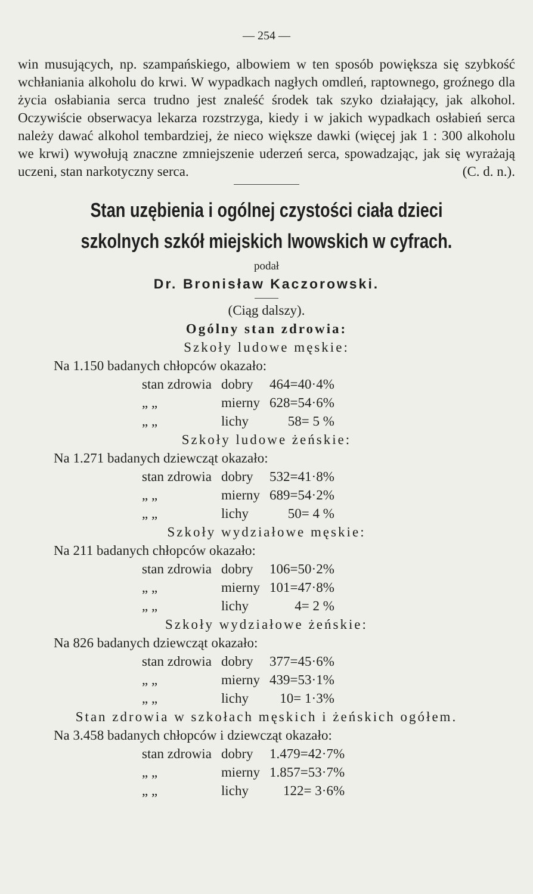— 254 —
win musujących, np. szampańskiego, albowiem w ten sposób powiększa się szybkość wchłaniania alkoholu do krwi. W wypadkach nagłych omdleń, raptownego, groźnego dla życia osłabiania serca trudno jest znaleść środek tak szyko działający, jak alkohol. Oczywiście obserwacya lekarza rozstrzyga, kiedy i w jakich wypadkach osłabień serca należy dawać alkohol tembardziej, że nieco większe dawki (więcej jak 1 : 300 alkoholu we krwi) wywołują znaczne zmniejszenie uderzeń serca, spowadzając, jak się wyrażają uczeni, stan narkotyczny serca. (C. d. n.).
Stan uzębienia i ogólnej czystości ciała dzieci szkolnych szkół miejskich lwowskich w cyfrach.
podał
Dr. Bronisław Kaczorowski.
(Ciąg dalszy).
Ogólny stan zdrowia:
Szkoły ludowe męskie:
Na 1.150 badanych chłopców okazało:
| stan zdrowia | dobry | 464=40·4% |
| „ „ | mierny | 628=54·6% |
| „ „ | lichy | 58= 5 % |
Szkoły ludowe żeńskie:
Na 1.271 badanych dziewcząt okazało:
| stan zdrowia | dobry | 532=41·8% |
| „ „ | mierny | 689=54·2% |
| „ „ | lichy | 50= 4 % |
Szkoły wydziałowe męskie:
Na 211 badanych chłopców okazało:
| stan zdrowia | dobry | 106=50·2% |
| „ „ | mierny | 101=47·8% |
| „ „ | lichy | 4= 2 % |
Szkoły wydziałowe żeńskie:
Na 826 badanych dziewcząt okazało:
| stan zdrowia | dobry | 377=45·6% |
| „ „ | mierny | 439=53·1% |
| „ „ | lichy | 10= 1·3% |
Stan zdrowia w szkołach męskich i żeńskich ogółem.
Na 3.458 badanych chłopców i dziewcząt okazało:
| stan zdrowia | dobry | 1.479=42·7% |
| „ „ | mierny | 1.857=53·7% |
| „ „ | lichy | 122= 3·6% |